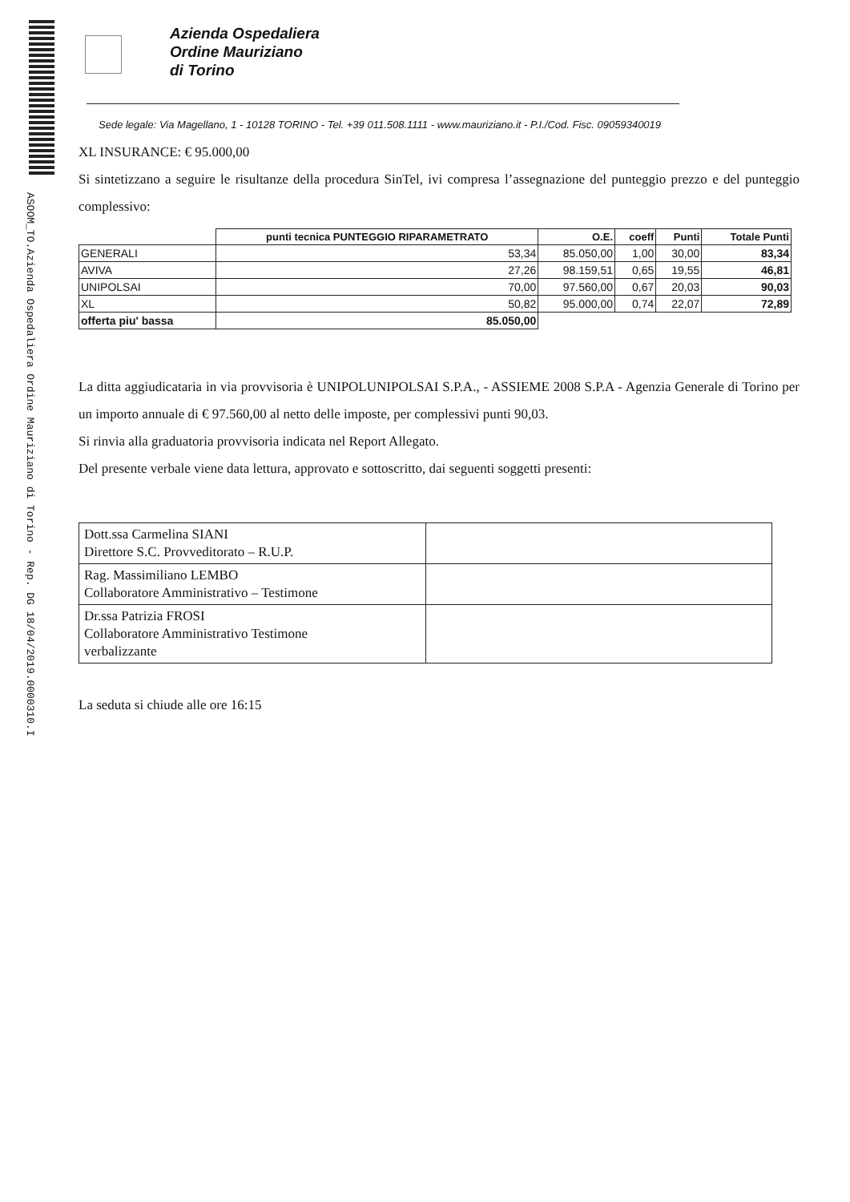ASOOM_TO.Azienda Ospedaliera Ordine Mauriziano di Torino - Rep. DG 18/04/2019.0000310.I
Azienda Ospedaliera
Ordine Mauriziano
di Torino
Sede legale: Via Magellano, 1 - 10128 TORINO - Tel. +39 011.508.1111 - www.mauriziano.it - P.I./Cod. Fisc. 09059340019
XL INSURANCE: € 95.000,00
Si sintetizzano a seguire le risultanze della procedura SinTel, ivi compresa l’assegnazione del punteggio prezzo e del punteggio complessivo:
| | punti tecnica PUNTEGGIO RIPARAMETRATO | O.E. | coeff | Punti | Totale Punti |
| --- | --- | --- | --- | --- | --- |
| GENERALI | 53,34 | 85.050,00 | 1,00 | 30,00 | 83,34 |
| AVIVA | 27,26 | 98.159,51 | 0,65 | 19,55 | 46,81 |
| UNIPOLSAI | 70,00 | 97.560,00 | 0,67 | 20,03 | 90,03 |
| XL | 50,82 | 95.000,00 | 0,74 | 22,07 | 72,89 |
| offerta piu' bassa | 85.050,00 | | | | |
La ditta aggiudicataria in via provvisoria è UNIPOLUNIPOLSAI S.P.A., - ASSIEME 2008 S.P.A - Agenzia Generale di Torino per un importo annuale di € 97.560,00 al netto delle imposte, per complessivi punti 90,03.
Si rinvia alla graduatoria provvisoria indicata nel Report Allegato.
Del presente verbale viene data lettura, approvato e sottoscritto, dai seguenti soggetti presenti:
| Dott.ssa Carmelina SIANI Direttore S.C. Provveditorato – R.U.P. | |
| Rag. Massimiliano LEMBO Collaboratore Amministrativo – Testimone | |
| Dr.ssa Patrizia FROSI Collaboratore Amministrativo Testimone verbalizzante | |
La seduta si chiude alle ore 16:15